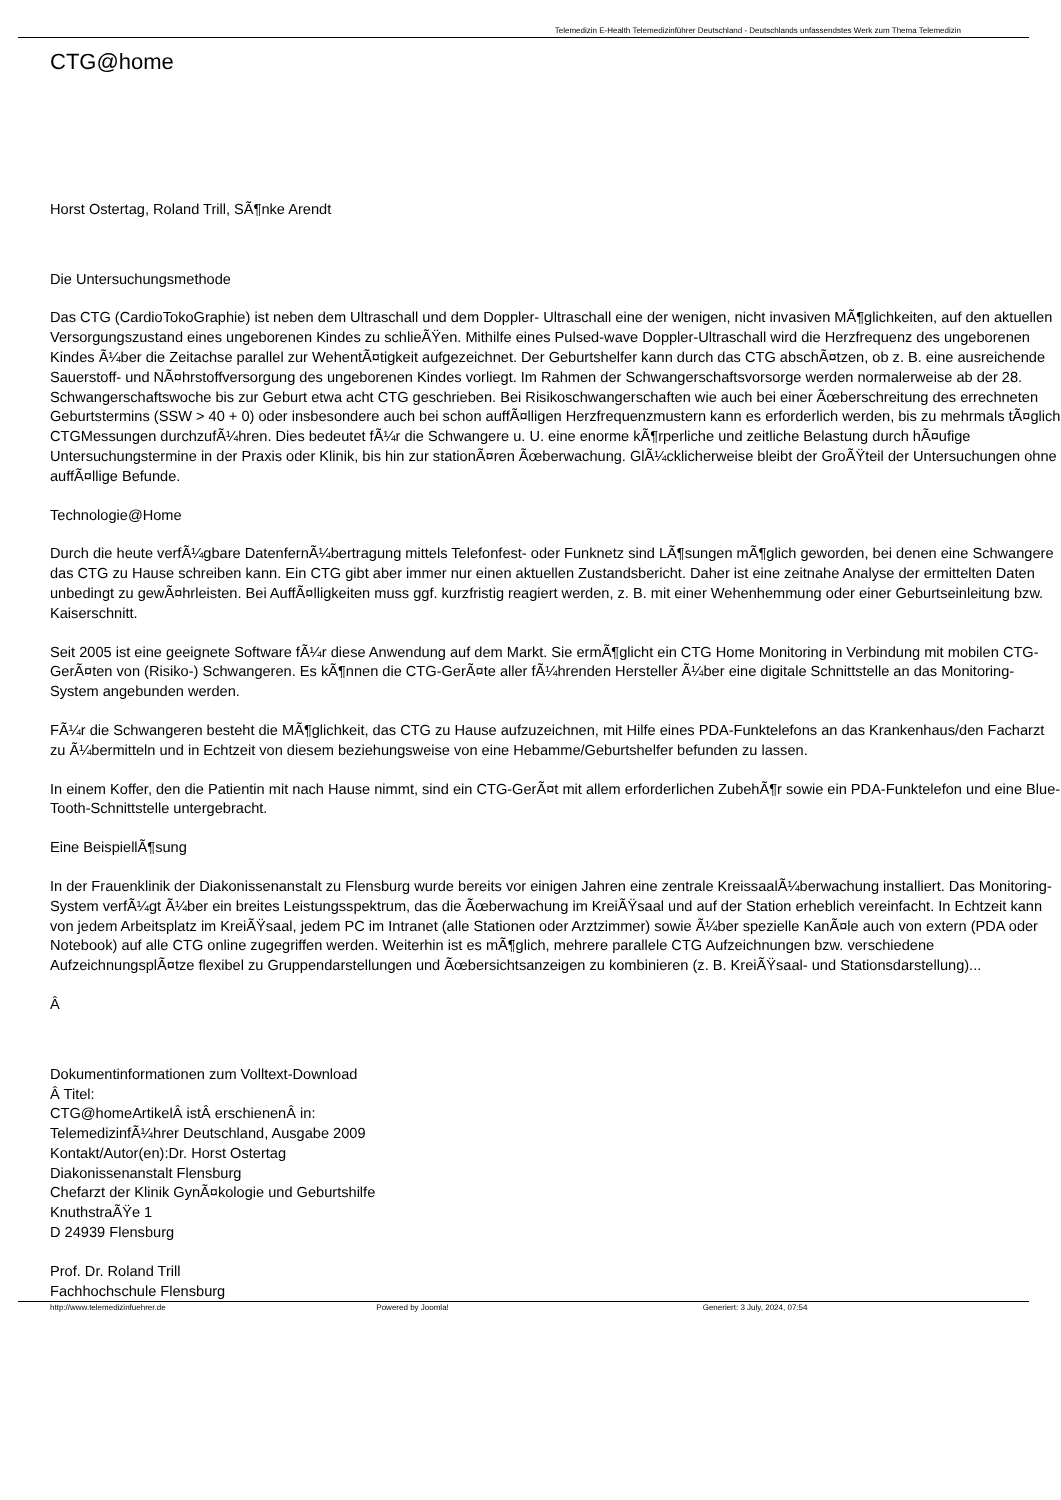Telemedizin E-Health Telemedizinführer Deutschland - Deutschlands unfassendstes Werk zum Thema Telemedizin
CTG@home
Horst Ostertag, Roland Trill, SÃ¶nke Arendt
Die Untersuchungsmethode
Das CTG (CardioTokoGraphie) ist neben dem Ultraschall und dem Doppler- Ultraschall eine der wenigen, nicht invasiven MÃ¶glichkeiten, auf den aktuellen Versorgungszustand eines ungeborenen Kindes zu schlieÃŸen. Mithilfe eines Pulsed-wave Doppler-Ultraschall wird die Herzfrequenz des ungeborenen Kindes Ã¼ber die Zeitachse parallel zur WehentÃ¤tigkeit aufgezeichnet. Der Geburtshelfer kann durch das CTG abschÃ¤tzen, ob z. B. eine ausreichende Sauerstoff- und NÃ¤hrstoffversorgung des ungeborenen Kindes vorliegt. Im Rahmen der Schwangerschaftsvorsorge werden normalerweise ab der 28. Schwangerschaftswoche bis zur Geburt etwa acht CTG geschrieben. Bei Risikoschwangerschaften wie auch bei einer Ãœberschreitung des errechneten Geburtstermins (SSW > 40 + 0) oder insbesondere auch bei schon auffÃ¤lligen Herzfrequenzmustern kann es erforderlich werden, bis zu mehrmals tÃ¤glich CTGMessungen durchzufÃ¼hren. Dies bedeutet fÃ¼r die Schwangere u. U. eine enorme kÃ¶rperliche und zeitliche Belastung durch hÃ¤ufige Untersuchungstermine in der Praxis oder Klinik, bis hin zur stationÃ¤ren Ãœberwachung. GlÃ¼cklicherweise bleibt der GroÃŸteil der Untersuchungen ohne auffÃ¤llige Befunde.
Technologie@Home
Durch die heute verfÃ¼gbare DatenfernÃ¼bertragung mittels Telefonfest- oder Funknetz sind LÃ¶sungen mÃ¶glich geworden, bei denen eine Schwangere das CTG zu Hause schreiben kann. Ein CTG gibt aber immer nur einen aktuellen Zustandsbericht. Daher ist eine zeitnahe Analyse der ermittelten Daten unbedingt zu gewÃ¤hrleisten. Bei AuffÃ¤lligkeiten muss ggf. kurzfristig reagiert werden, z. B. mit einer Wehenhemmung oder einer Geburtseinleitung bzw. Kaiserschnitt.
Seit 2005 ist eine geeignete Software fÃ¼r diese Anwendung auf dem Markt. Sie ermÃ¶glicht ein CTG Home Monitoring in Verbindung mit mobilen CTG-GerÃ¤ten von (Risiko-) Schwangeren. Es kÃ¶nnen die CTG-GerÃ¤te aller fÃ¼hrenden Hersteller Ã¼ber eine digitale Schnittstelle an das Monitoring-System angebunden werden.
FÃ¼r die Schwangeren besteht die MÃ¶glichkeit, das CTG zu Hause aufzuzeichnen, mit Hilfe eines PDA-Funktelefons an das Krankenhaus/den Facharzt zu Ã¼bermitteln und in Echtzeit von diesem beziehungsweise von eine Hebamme/Geburtshelfer befunden zu lassen.
In einem Koffer, den die Patientin mit nach Hause nimmt, sind ein CTG-GerÃ¤t mit allem erforderlichen ZubehÃ¶r sowie ein PDA-Funktelefon und eine Blue- Tooth-Schnittstelle untergebracht.
Eine BeispiellÃ¶sung
In der Frauenklinik der Diakonissenanstalt zu Flensburg wurde bereits vor einigen Jahren eine zentrale KreissaalÃ¼berwachung installiert. Das Monitoring-System verfÃ¼gt Ã¼ber ein breites Leistungsspektrum, das die Ãœberwachung im KreiÃŸsaal und auf der Station erheblich vereinfacht. In Echtzeit kann von jedem Arbeitsplatz im KreiÃŸsaal, jedem PC im Intranet (alle Stationen oder Arztzimmer) sowie Ã¼ber spezielle KanÃ¤le auch von extern (PDA oder Notebook) auf alle CTG online zugegriffen werden. Weiterhin ist es mÃ¶glich, mehrere parallele CTG Aufzeichnungen bzw. verschiedene AufzeichnungsplÃ¤tze flexibel zu Gruppendarstellungen und Ãœbersichtsanzeigen zu kombinieren (z. B. KreiÃŸsaal- und Stationsdarstellung)...
Â
Dokumentinformationen zum Volltext-Download
Â Titel:
CTG@homeArtikelÂ istÂ erschienenÂ in:
TelemedizinfÃ¼hrer Deutschland, Ausgabe 2009
Kontakt/Autor(en):Dr. Horst Ostertag
Diakonissenanstalt Flensburg
Chefarzt der Klinik GynÃ¤kologie und Geburtshilfe
KnuthstraÃŸe 1
D 24939 Flensburg
Prof. Dr. Roland Trill
Fachhochschule Flensburg
http://www.telemedizinfuehrer.de Powered by Joomla! Generiert: 3 July, 2024, 07:54